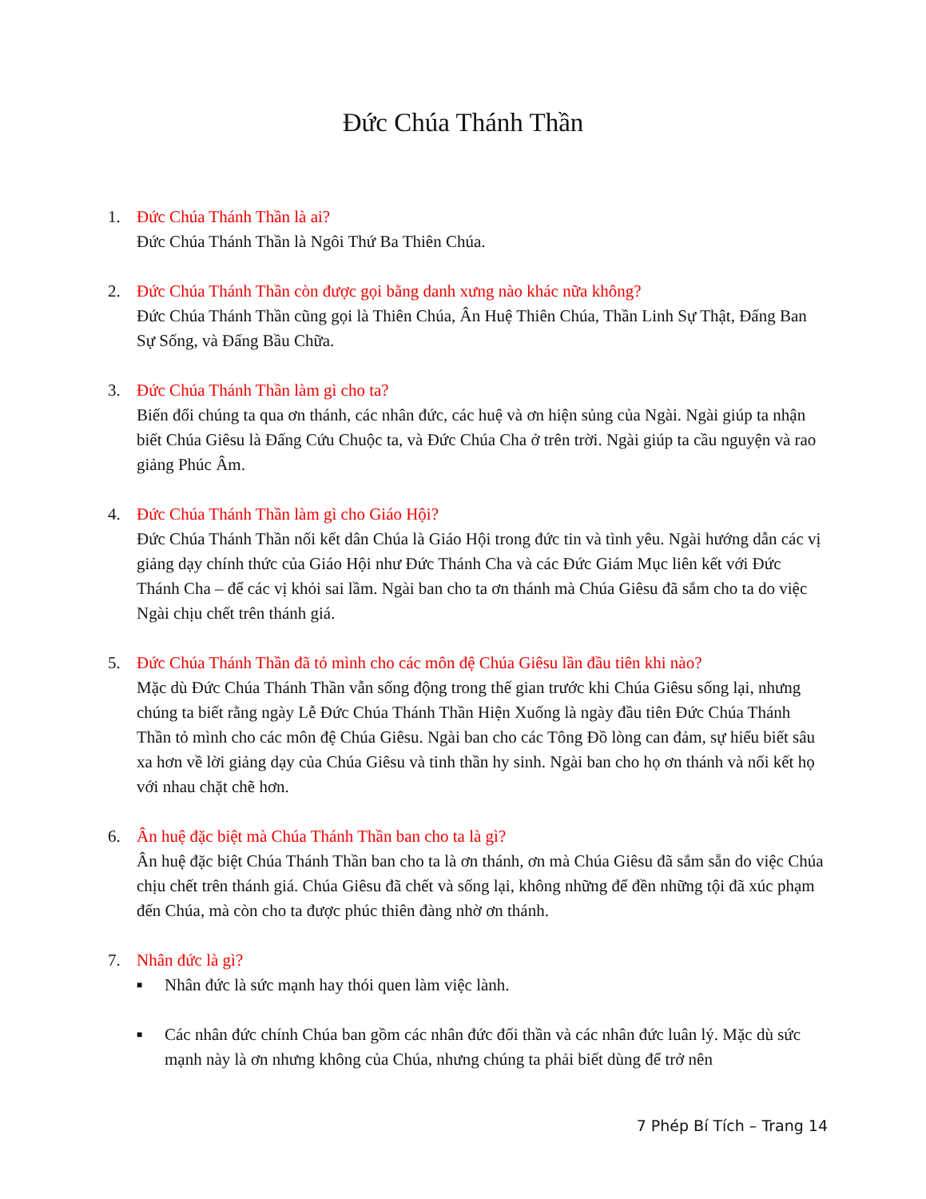Đức Chúa Thánh Thần
1. Đức Chúa Thánh Thần là ai?
Đức Chúa Thánh Thần là Ngôi Thứ Ba Thiên Chúa.
2. Đức Chúa Thánh Thần còn được gọi bằng danh xưng nào khác nữa không?
Đức Chúa Thánh Thần cũng gọi là Thiên Chúa, Ân Huệ Thiên Chúa, Thần Linh Sự Thật, Đấng Ban Sự Sống, và Đấng Bầu Chữa.
3. Đức Chúa Thánh Thần làm gì cho ta?
Biến đổi chúng ta qua ơn thánh, các nhân đức, các huệ và ơn hiện sủng của Ngài. Ngài giúp ta nhận biết Chúa Giêsu là Đấng Cứu Chuộc ta, và Đức Chúa Cha ở trên trời. Ngài giúp ta cầu nguyện và rao giảng Phúc Âm.
4. Đức Chúa Thánh Thần làm gì cho Giáo Hội?
Đức Chúa Thánh Thần nối kết dân Chúa là Giáo Hội trong đức tin và tình yêu. Ngài hướng dẫn các vị giảng dạy chính thức của Giáo Hội như Đức Thánh Cha và các Đức Giám Mục liên kết với Đức Thánh Cha – để các vị khỏi sai lầm. Ngài ban cho ta ơn thánh mà Chúa Giêsu đã sắm cho ta do việc Ngài chịu chết trên thánh giá.
5. Đức Chúa Thánh Thần đã tỏ mình cho các môn đệ Chúa Giêsu lần đầu tiên khi nào?
Mặc dù Đức Chúa Thánh Thần vẫn sống động trong thế gian trước khi Chúa Giêsu sống lại, nhưng chúng ta biết rằng ngày Lễ Đức Chúa Thánh Thần Hiện Xuống là ngày đầu tiên Đức Chúa Thánh Thần tỏ mình cho các môn đệ Chúa Giêsu. Ngài ban cho các Tông Đồ lòng can đảm, sự hiểu biết sâu xa hơn về lời giảng dạy của Chúa Giêsu và tinh thần hy sinh. Ngài ban cho họ ơn thánh và nối kết họ với nhau chặt chẽ hơn.
6. Ân huệ đặc biệt mà Chúa Thánh Thần ban cho ta là gì?
Ân huệ đặc biệt Chúa Thánh Thần ban cho ta là ơn thánh, ơn mà Chúa Giêsu đã sắm sẵn do việc Chúa chịu chết trên thánh giá. Chúa Giêsu đã chết và sống lại, không những để đền những tội đã xúc phạm đến Chúa, mà còn cho ta được phúc thiên đàng nhờ ơn thánh.
7. Nhân đức là gì?
■ Nhân đức là sức mạnh hay thói quen làm việc lành.
■ Các nhân đức chính Chúa ban gồm các nhân đức đối thần và các nhân đức luân lý. Mặc dù sức mạnh này là ơn nhưng không của Chúa, nhưng chúng ta phải biết dùng để trở nên
7 Phép Bí Tích – Trang 14